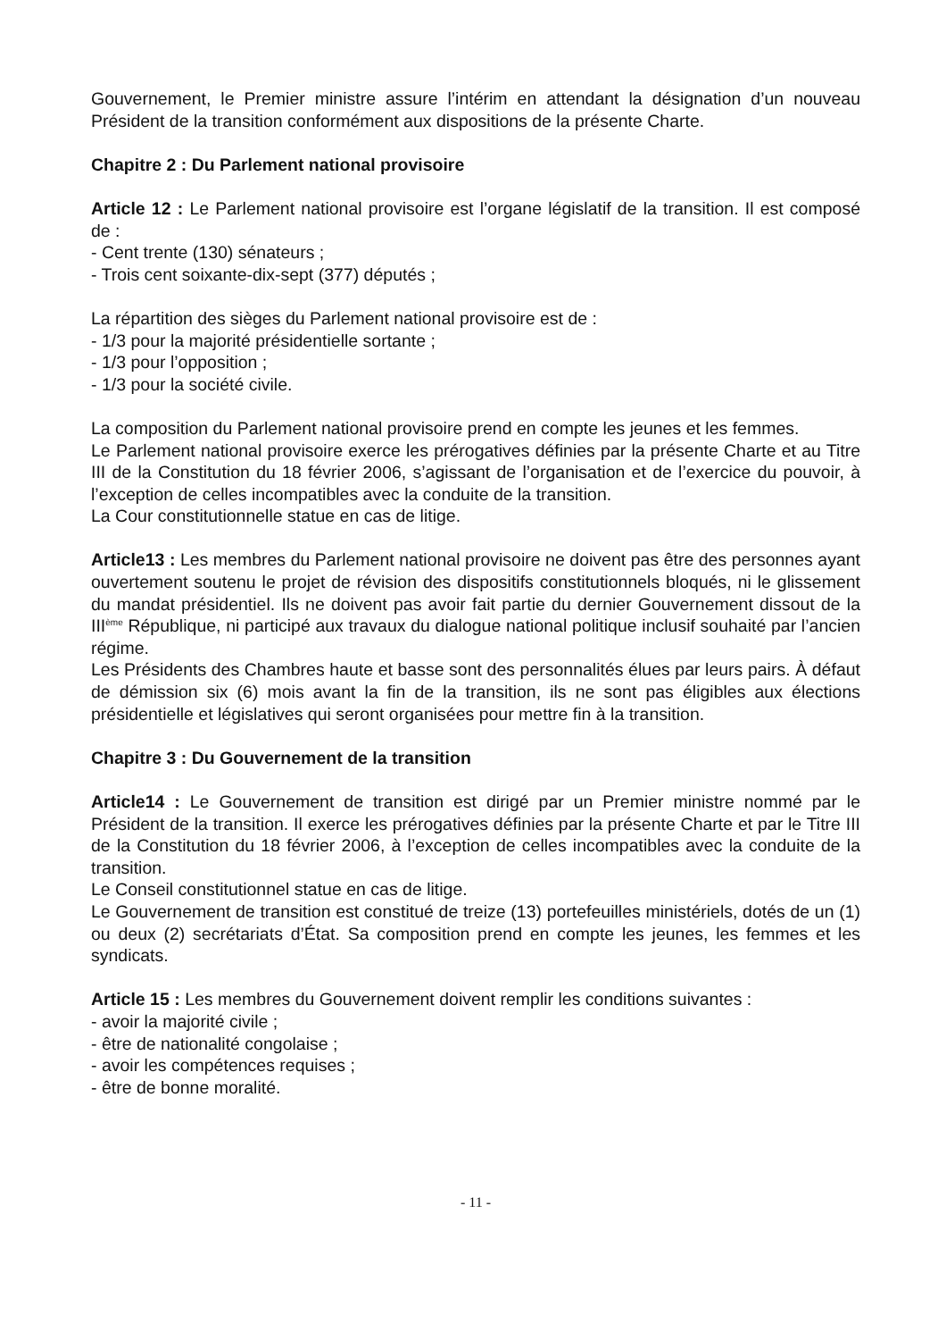Gouvernement, le Premier ministre assure l’intérim en attendant la désignation d’un nouveau Président de la transition conformément aux dispositions de la présente Charte.
Chapitre 2 : Du Parlement national provisoire
Article 12 : Le Parlement national provisoire est l’organe législatif de la transition. Il est composé de :
- Cent trente (130) sénateurs ;
- Trois cent soixante-dix-sept (377) députés ;
La répartition des sièges du Parlement national provisoire est de :
- 1/3 pour la majorité présidentielle sortante ;
- 1/3 pour l’opposition ;
- 1/3 pour la société civile.
La composition du Parlement national provisoire prend en compte les jeunes et les femmes.
Le Parlement national provisoire exerce les prérogatives définies par la présente Charte et au Titre III de la Constitution du 18 février 2006, s’agissant de l’organisation et de l’exercice du pouvoir, à l’exception de celles incompatibles avec la conduite de la transition.
La Cour constitutionnelle statue en cas de litige.
Article13 : Les membres du Parlement national provisoire ne doivent pas être des personnes ayant ouvertement soutenu le projet de révision des dispositifs constitutionnels bloqués, ni le glissement du mandat présidentiel. Ils ne doivent pas avoir fait partie du dernier Gouvernement dissout de la III<sup>ème</sup> République, ni participé aux travaux du dialogue national politique inclusif souhaité par l’ancien régime.
Les Présidents des Chambres haute et basse sont des personnalités élues par leurs pairs. À défaut de démission six (6) mois avant la fin de la transition, ils ne sont pas éligibles aux élections présidentielle et législatives qui seront organisées pour mettre fin à la transition.
Chapitre 3 : Du Gouvernement de la transition
Article14 : Le Gouvernement de transition est dirigé par un Premier ministre nommé par le Président de la transition. Il exerce les prérogatives définies par la présente Charte et par le Titre III de la Constitution du 18 février 2006, à l’exception de celles incompatibles avec la conduite de la transition.
Le Conseil constitutionnel statue en cas de litige.
Le Gouvernement de transition est constitué de treize (13) portefeuilles ministériels, dotés de un (1) ou deux (2) secrétariats d’État. Sa composition prend en compte les jeunes, les femmes et les syndicats.
Article 15 : Les membres du Gouvernement doivent remplir les conditions suivantes :
- avoir la majorité civile ;
- être de nationalité congolaise ;
- avoir les compétences requises ;
- être de bonne moralité.
- 11 -